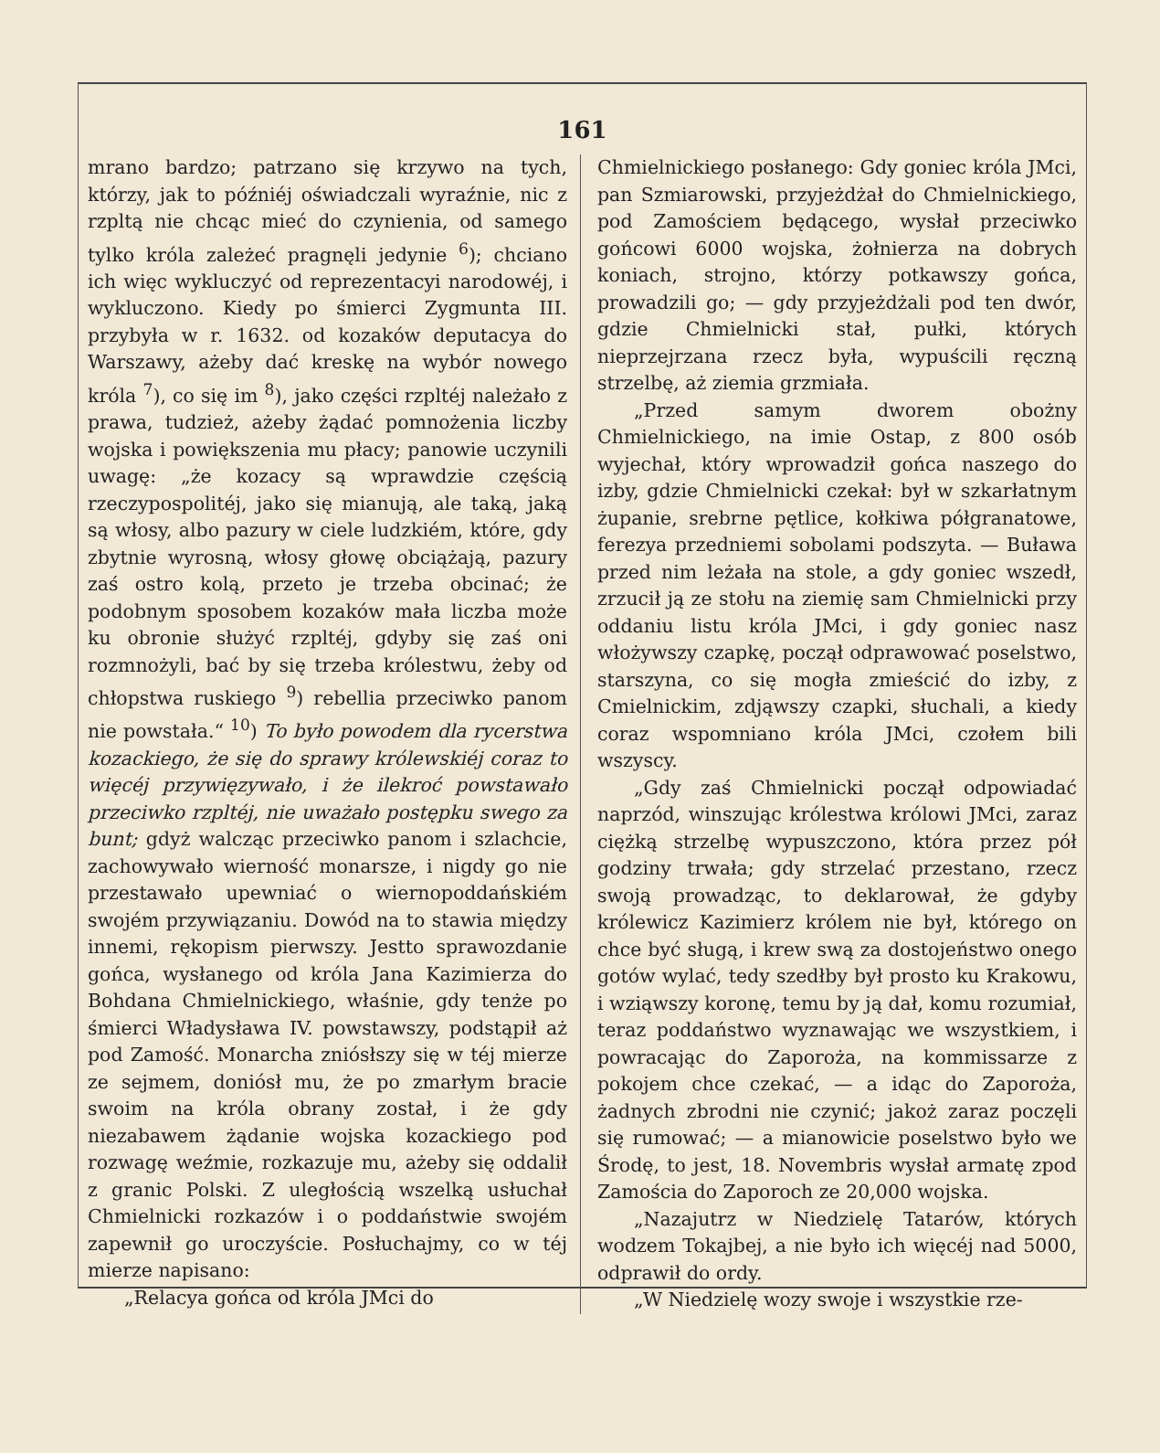161
mrano bardzo; patrzano się krzywo na tych, którzy, jak to późniéj oświadczali wyraźnie, nic z rzpltą nie chcąc mieć do czynienia, od samego tylko króla zależeć pragnęli jedynie <sup>6</sup>); chciano ich więc wykluczyć od reprezentacyi narodowéj, i wykluczono. Kiedy po śmierci Zygmunta III. przybyła w r. 1632. od kozaków deputacya do Warszawy, ażeby dać kreskę na wybór nowego króla <sup>7</sup>), co się im <sup>8</sup>), jako części rzpltéj należało z prawa, tudzież, ażeby żądać pomnożenia liczby wojska i powiększenia mu płacy; panowie uczynili uwagę: „że kozacy są wprawdzie częścią rzeczypospolitéj, jako się mianują, ale taką, jaką są włosy, albo pazury w ciele ludzkiém, które, gdy zbytnie wyrosną, włosy głowę obciążają, pazury zaś ostro kolą, przeto je trzeba obcinać; że podobnym sposobem kozaków mała liczba może ku obronie służyć rzpltéj, gdyby się zaś oni rozmnożyli, bać by się trzeba królestwu, żeby od chłopstwa ruskiego <sup>9</sup>) rebellia przeciwko panom nie powstała.“ <sup>10</sup>) To było powodem dla rycerstwa kozackiego, że się do sprawy królewskiéj coraz to więcéj przywięzywało, i że ilekroć powstawało przeciwko rzpltéj, nie uważało postępku swego za bunt; gdyż walcząc przeciwko panom i szlachcie, zachowywało wierność monarsze, i nigdy go nie przestawało upewniać o wiernopoddańskiém swojém przywiązaniu. Dowód na to stawia między innemi, rękopism pierwszy. Jestto sprawozdanie gońca, wysłanego od króla Jana Kazimierza do Bohdana Chmielnickiego, właśnie, gdy tenże po śmierci Władysława IV. powstawszy, podstąpił aż pod Zamość. Monarcha zniósłszy się w téj mierze ze sejmem, doniósł mu, że po zmarłym bracie swoim na króla obrany został, i że gdy niezabawem żądanie wojska kozackiego pod rozwagę weźmie, rozkazuje mu, ażeby się oddalił z granic Polski. Z uległością wszelką usłuchał Chmielnicki rozkazów i o poddaństwie swojém zapewnił go uroczyście. Posłuchajmy, co w téj mierze napisano:
„Relacya gońca od króla JMci do
Chmielnickiego posłanego: Gdy goniec króla JMci, pan Szmiarowski, przyjeżdżał do Chmielnickiego, pod Zamościem będącego, wysłał przeciwko gońcowi 6000 wojska, żołnierza na dobrych koniach, strojno, którzy potkawszy gońca, prowadzili go; — gdy przyjeżdżali pod ten dwór, gdzie Chmielnicki stał, pułki, których nieprzejrzana rzecz była, wypuścili ręczną strzelbę, aż ziemia grzmiała.
„Przed samym dworem obożny Chmielnickiego, na imie Ostap, z 800 osób wyjechał, który wprowadził gońca naszego do izby, gdzie Chmielnicki czekał: był w szkarłatnym żupanie, srebrne pętlice, kołkiwa półgranatowe, ferezya przedniemi sobolami podszyta. — Buława przed nim leżała na stole, a gdy goniec wszedł, zrzucił ją ze stołu na ziemię sam Chmielnicki przy oddaniu listu króla JMci, i gdy goniec nasz włożywszy czapkę, począł odprawować poselstwo, starszyna, co się mogła zmieścić do izby, z Cmielnickim, zdjąwszy czapki, słuchali, a kiedy coraz wspomniano króla JMci, czołem bili wszyscy.
„Gdy zaś Chmielnicki począł odpowiadać naprzód, winszując królestwa królowi JMci, zaraz ciężką strzelbę wypuszczono, która przez pół godziny trwała; gdy strzelać przestano, rzecz swoją prowadząc, to deklarował, że gdyby królewicz Kazimierz królem nie był, którego on chce być sługą, i krew swą za dostojeństwo onego gotów wylać, tedy szedłby był prosto ku Krakowu, i wziąwszy koronę, temu by ją dał, komu rozumiał, teraz poddaństwo wyznawając we wszystkiem, i powracając do Zaporoża, na kommissarze z pokojem chce czekać, — a idąc do Zaporoża, żadnych zbrodni nie czynić; jakoż zaraz poczęli się rumować; — a mianowicie poselstwo było we Środę, to jest, 18. Novembris wysłał armatę zpod Zamościa do Zaporoch ze 20,000 wojska.
„Nazajutrz w Niedzielę Tatarów, których wodzem Tokajbej, a nie było ich więcéj nad 5000, odprawił do ordy.
„W Niedzielę wozy swoje i wszystkie rze-